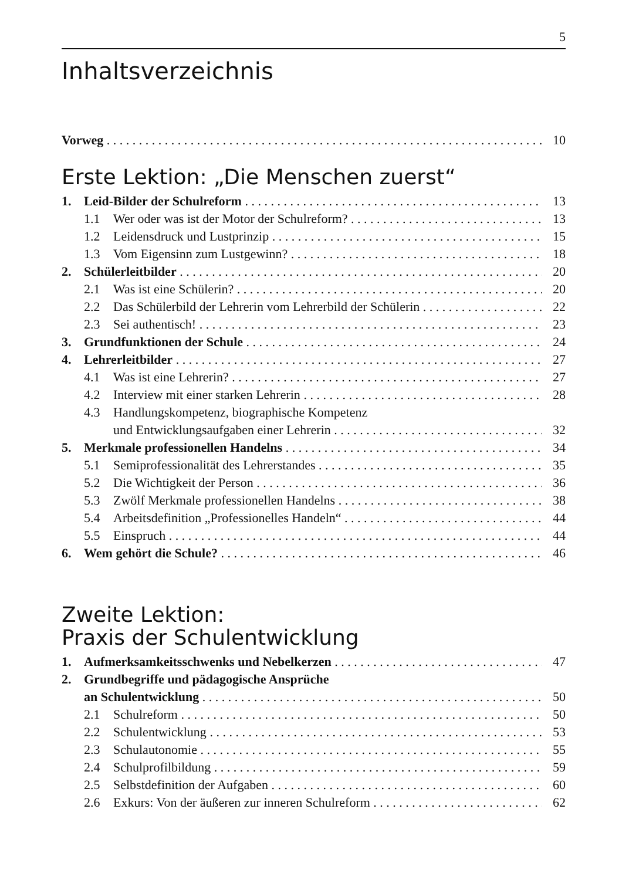5
Inhaltsverzeichnis
Vorweg 10
Erste Lektion: „Die Menschen zuerst“
1. Leid-Bilder der Schulreform 13
1.1 Wer oder was ist der Motor der Schulreform? 13
1.2 Leidensdruck und Lustprinzip 15
1.3 Vom Eigensinn zum Lustgewinn? 18
2. Schülerleitbilder 20
2.1 Was ist eine Schülerin? 20
2.2 Das Schülerbild der Lehrerin vom Lehrerbild der Schülerin 22
2.3 Sei authentisch! 23
3. Grundfunktionen der Schule 24
4. Lehrerleitbilder 27
4.1 Was ist eine Lehrerin? 27
4.2 Interview mit einer starken Lehrerin 28
4.3 Handlungskompetenz, biographische Kompetenz
und Entwicklungsaufgaben einer Lehrerin 32
5. Merkmale professionellen Handelns 34
5.1 Semiprofessionalität des Lehrerstandes 35
5.2 Die Wichtigkeit der Person 36
5.3 Zwölf Merkmale professionellen Handelns 38
5.4 Arbeitsdefinition „Professionelles Handeln“44
5.5 Einspruch 44
6. Wem gehört die Schule? 46
Zweite Lektion:
Praxis der Schulentwicklung
1. Aufmerksamkeitsschwenks und Nebelkerzen 47
2. Grundbegriffe und pädagogische Ansprüche
an Schulentwicklung 50
2.1 Schulreform 50
2.2 Schulentwicklung 53
2.3 Schulautonomie 55
2.4 Schulprofilbildung 59
2.5 Selbstdefinition der Aufgaben 60
2.6 Exkurs: Von der äußeren zur inneren Schulreform 62